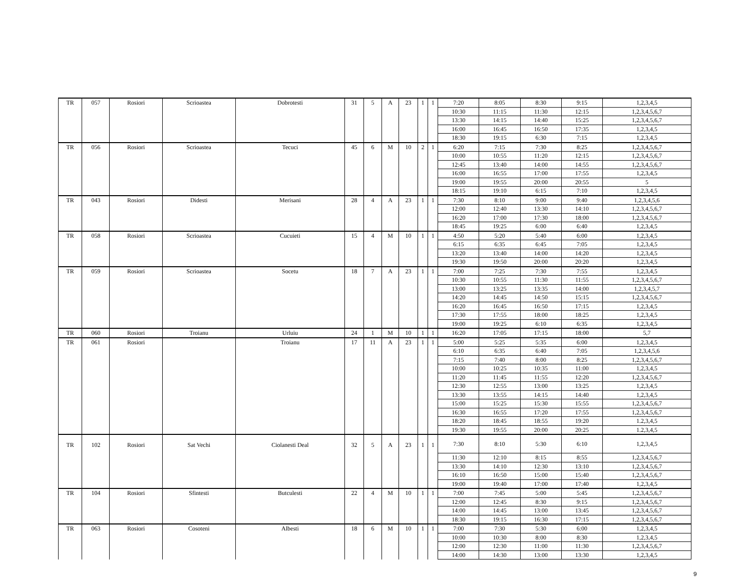| TR | 057 | Rosiori | Scrioastea | Dobrotesti | 31 | 5 | A | 23 | 1 | 1 | 7:20 | 8:05 | 8:30 | 9:15 | 1,2,3,4,5 |
| | | | | | | | | | | | 10:30 | 11:15 | 11:30 | 12:15 | 1,2,3,4,5,6,7 |
| | | | | | | | | | | | 13:30 | 14:15 | 14:40 | 15:25 | 1,2,3,4,5,6,7 |
| | | | | | | | | | | | 16:00 | 16:45 | 16:50 | 17:35 | 1,2,3,4,5 |
| | | | | | | | | | | | 18:30 | 19:15 | 6:30 | 7:15 | 1,2,3,4,5 |
| TR | 056 | Rosiori | Scrioastea | Tecuci | 45 | 6 | M | 10 | 2 | 1 | 6:20 | 7:15 | 7:30 | 8:25 | 1,2,3,4,5,6,7 |
| | | | | | | | | | | | 10:00 | 10:55 | 11:20 | 12:15 | 1,2,3,4,5,6,7 |
| | | | | | | | | | | | 12:45 | 13:40 | 14:00 | 14:55 | 1,2,3,4,5,6,7 |
| | | | | | | | | | | | 16:00 | 16:55 | 17:00 | 17:55 | 1,2,3,4,5 |
| | | | | | | | | | | | 19:00 | 19:55 | 20:00 | 20:55 | 5 |
| | | | | | | | | | | | 18:15 | 19:10 | 6:15 | 7:10 | 1,2,3,4,5 |
| TR | 043 | Rosiori | Didesti | Merisani | 28 | 4 | A | 23 | 1 | 1 | 7:30 | 8:10 | 9:00 | 9:40 | 1,2,3,4,5,6 |
| | | | | | | | | | | | 12:00 | 12:40 | 13:30 | 14:10 | 1,2,3,4,5,6,7 |
| | | | | | | | | | | | 16:20 | 17:00 | 17:30 | 18:00 | 1,2,3,4,5,6,7 |
| | | | | | | | | | | | 18:45 | 19:25 | 6:00 | 6:40 | 1,2,3,4,5 |
| TR | 058 | Rosiori | Scrioastea | Cucuieti | 15 | 4 | M | 10 | 1 | 1 | 4:50 | 5:20 | 5:40 | 6:00 | 1,2,3,4,5 |
| | | | | | | | | | | | 6:15 | 6:35 | 6:45 | 7:05 | 1,2,3,4,5 |
| | | | | | | | | | | | 13:20 | 13:40 | 14:00 | 14:20 | 1,2,3,4,5 |
| | | | | | | | | | | | 19:30 | 19:50 | 20:00 | 20:20 | 1,2,3,4,5 |
| TR | 059 | Rosiori | Scrioastea | Socetu | 18 | 7 | A | 23 | 1 | 1 | 7:00 | 7:25 | 7:30 | 7:55 | 1,2,3,4,5 |
| | | | | | | | | | | | 10:30 | 10:55 | 11:30 | 11:55 | 1,2,3,4,5,6,7 |
| | | | | | | | | | | | 13:00 | 13:25 | 13:35 | 14:00 | 1,2,3,4,5,7 |
| | | | | | | | | | | | 14:20 | 14:45 | 14:50 | 15:15 | 1,2,3,4,5,6,7 |
| | | | | | | | | | | | 16:20 | 16:45 | 16:50 | 17:15 | 1,2,3,4,5 |
| | | | | | | | | | | | 17:30 | 17:55 | 18:00 | 18:25 | 1,2,3,4,5 |
| | | | | | | | | | | | 19:00 | 19:25 | 6:10 | 6:35 | 1,2,3,4,5 |
| TR | 060 | Rosiori | Troianu | Urluiu | 24 | 1 | M | 10 | 1 | 1 | 16:20 | 17:05 | 17:15 | 18:00 | 5,7 |
| TR | 061 | Rosiori | | Troianu | 17 | 11 | A | 23 | 1 | 1 | 5:00 | 5:25 | 5:35 | 6:00 | 1,2,3,4,5 |
| | | | | | | | | | | | 6:10 | 6:35 | 6:40 | 7:05 | 1,2,3,4,5,6 |
| | | | | | | | | | | | 7:15 | 7:40 | 8:00 | 8:25 | 1,2,3,4,5,6,7 |
| | | | | | | | | | | | 10:00 | 10:25 | 10:35 | 11:00 | 1,2,3,4,5 |
| | | | | | | | | | | | 11:20 | 11:45 | 11:55 | 12:20 | 1,2,3,4,5,6,7 |
| | | | | | | | | | | | 12:30 | 12:55 | 13:00 | 13:25 | 1,2,3,4,5 |
| | | | | | | | | | | | 13:30 | 13:55 | 14:15 | 14:40 | 1,2,3,4,5 |
| | | | | | | | | | | | 15:00 | 15:25 | 15:30 | 15:55 | 1,2,3,4,5,6,7 |
| | | | | | | | | | | | 16:30 | 16:55 | 17:20 | 17:55 | 1,2,3,4,5,6,7 |
| | | | | | | | | | | | 18:20 | 18:45 | 18:55 | 19:20 | 1.2,3,4,5 |
| | | | | | | | | | | | 19:30 | 19:55 | 20:00 | 20:25 | 1.2,3,4,5 |
| TR | 102 | Rosiori | Sat Vechi | Ciolanesti Deal | 32 | 5 | A | 23 | 1 | 1 | 7:30 | 8:10 | 5:30 | 6:10 | 1,2,3,4,5 |
| | | | | | | | | | | | 11:30 | 12:10 | 8:15 | 8:55 | 1,2,3,4,5,6,7 |
| | | | | | | | | | | | 13:30 | 14:10 | 12:30 | 13:10 | 1,2,3,4,5,6,7 |
| | | | | | | | | | | | 16:10 | 16:50 | 15:00 | 15:40 | 1,2,3,4,5,6,7 |
| | | | | | | | | | | | 19:00 | 19:40 | 17:00 | 17:40 | 1,2,3,4,5 |
| TR | 104 | Rosiori | Sfintesti | Butculesti | 22 | 4 | M | 10 | 1 | 1 | 7:00 | 7:45 | 5:00 | 5:45 | 1,2,3,4,5,6,7 |
| | | | | | | | | | | | 12:00 | 12:45 | 8:30 | 9:15 | 1,2,3,4,5,6,7 |
| | | | | | | | | | | | 14:00 | 14:45 | 13:00 | 13:45 | 1,2,3,4,5,6,7 |
| | | | | | | | | | | | 18:30 | 19:15 | 16:30 | 17:15 | 1,2,3,4,5,6,7 |
| TR | 063 | Rosiori | Cosoteni | Albesti | 18 | 6 | M | 10 | 1 | 1 | 7:00 | 7:30 | 5:30 | 6:00 | 1,2,3,4,5 |
| | | | | | | | | | | | 10:00 | 10:30 | 8:00 | 8:30 | 1,2,3,4,5 |
| | | | | | | | | | | | 12:00 | 12:30 | 11:00 | 11:30 | 1,2,3,4,5,6,7 |
| | | | | | | | | | | | 14:00 | 14:30 | 13:00 | 13:30 | 1,2,3,4,5 |
9